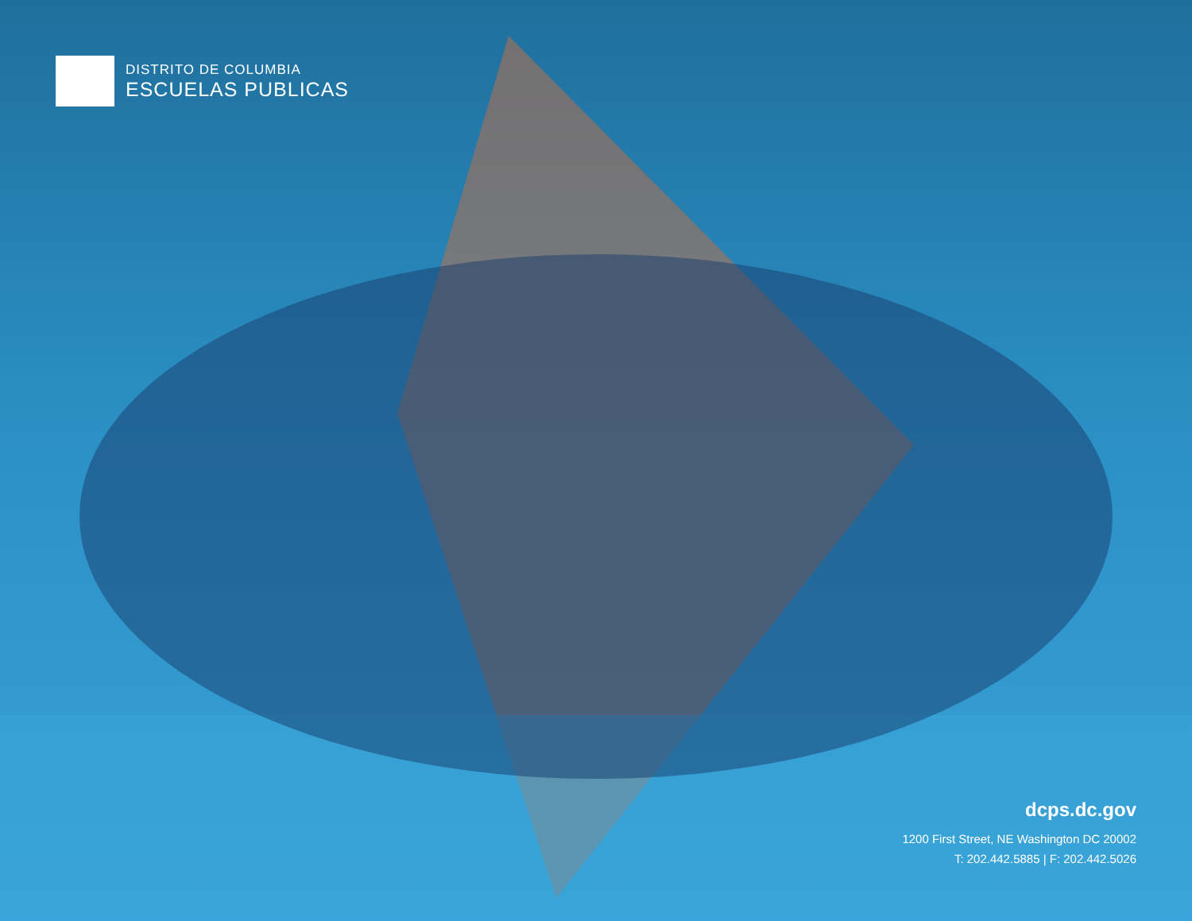DISTRITO DE COLUMBIA
ESCUELAS PUBLICAS
dcps.dc.gov
1200 First Street, NE Washington DC 20002
T: 202.442.5885 | F: 202.442.5026